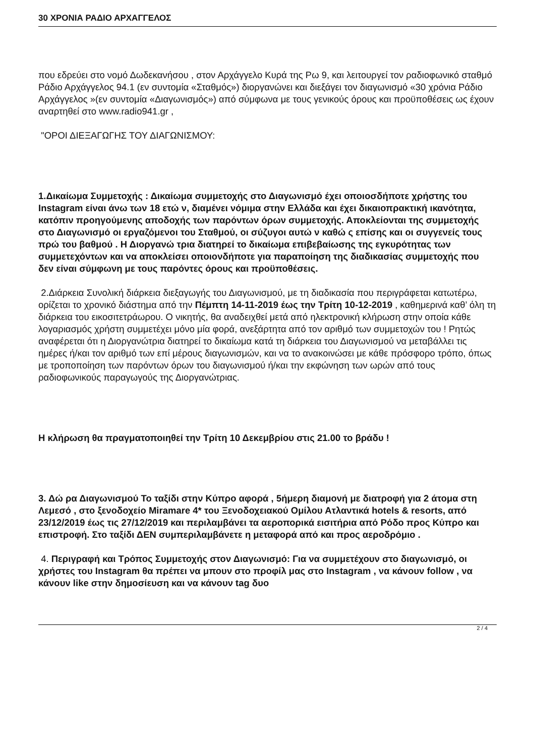30 ΧΡΟΝΙΑ ΡΑΔΙΟ ΑΡΧΑΓΓΕΛΟΣ
που εδρεύει στο νομό Δωδεκανήσου , στον Αρχάγγελο Κυρά της Ρω 9, και λειτουργεί τον ραδιοφωνικό σταθμό Ράδιο Αρχάγγελος 94.1 (εν συντομία «Σταθμός») διοργανώνει και διεξάγει τον διαγωνισμό «30 χρόνια Ράδιο Αρχάγγελος »(εν συντομία «Διαγωνισμός») από σύμφωνα με τους γενικούς όρους και προϋποθέσεις ως έχουν αναρτηθεί στο www.radio941.gr ,
"ΟΡΟΙ ΔΙΕΞΑΓΩΓΗΣ ΤΟΥ ΔΙΑΓΩΝΙΣΜΟΥ:
1.Δικαίωμα Συμμετοχής : Δικαίωμα συμμετοχής στο Διαγωνισμό έχει οποιοσδήποτε χρήστης του Instagram είναι άνω των 18 ετώ ν, διαμένει νόμιμα στην Ελλάδα και έχει δικαιοπρακτική ικανότητα, κατόπιν προηγούμενης αποδοχής των παρόντων όρων συμμετοχής. Αποκλείονται της συμμετοχής στο Διαγωνισμό οι εργαζόμενοι του Σταθμού, οι σύζυγοι αυτώ ν καθώ ς επίσης και οι συγγενείς τους πρώ του βαθμού . Η Διοργανώ τρια διατηρεί το δικαίωμα επιβεβαίωσης της εγκυρότητας των συμμετεχόντων και να αποκλείσει οποιονδήποτε για παραποίηση της διαδικασίας συμμετοχής που δεν είναι σύμφωνη με τους παρόντες όρους και προϋποθέσεις.
2.Διάρκεια Συνολική διάρκεια διεξαγωγής του Διαγωνισμού, με τη διαδικασία που περιγράφεται κατωτέρω, ορίζεται το χρονικό διάστημα από την Πέμπτη 14-11-2019 έως την Τρίτη 10-12-2019 , καθημερινά καθ’ όλη τη διάρκεια του εικοσιτετράωρου. Ο νικητής, θα αναδειχθεί μετά από ηλεκτρονική κλήρωση στην οποία κάθε λογαριασμός χρήστη συμμετέχει μόνο μία φορά, ανεξάρτητα από τον αριθμό των συμμετοχών του ! Ρητώς αναφέρεται ότι η Διοργανώτρια διατηρεί το δικαίωμα κατά τη διάρκεια του Διαγωνισμού να μεταβάλλει τις ημέρες ή/και τον αριθμό των επί μέρους διαγωνισμών, και να το ανακοινώσει με κάθε πρόσφορο τρόπο, όπως με τροποποίηση των παρόντων όρων του διαγωνισμού ή/και την εκφώνηση των ωρών από τους ραδιοφωνικούς παραγωγούς της Διοργανώτριας.
Η κλήρωση θα πραγματοποιηθεί την Τρίτη 10 Δεκεμβρίου στις 21.00 το βράδυ !
3. Δώ ρα Διαγωνισμού Το ταξίδι στην Κύπρο αφορά , 5ήμερη διαμονή με διατροφή για 2 άτομα στη Λεμεσό , στο ξενοδοχείο Miramare 4* του Ξενοδοχειακού Ομίλου Ατλαντικά hotels & resorts, από 23/12/2019 έως τις 27/12/2019 και περιλαμβάνει τα αεροπορικά εισιτήρια από Ρόδο προς Κύπρο και επιστροφή. Στο ταξίδι ΔΕΝ συμπεριλαμβάνετε η μεταφορά από και προς αεροδρόμιο .
4. Περιγραφή και Τρόπος Συμμετοχής στον Διαγωνισμό: Για να συμμετέχουν στο διαγωνισμό, οι χρήστες του Instagram θα πρέπει να μπουν στο προφίλ μας στο Instagram , να κάνουν follow , να κάνουν like στην δημοσίευση και να κάνουν tag δυο
2 / 4